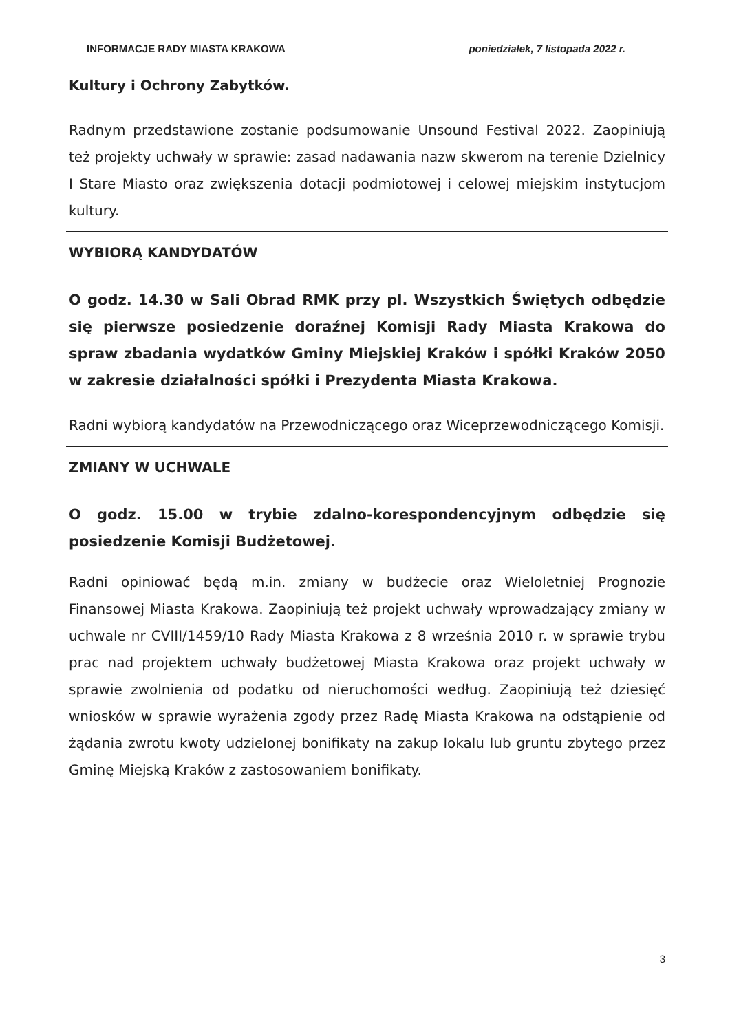INFORMACJE RADY MIASTA KRAKOWA poniedziałek, 7 listopada 2022 r.
Kultury i Ochrony Zabytków.
Radnym przedstawione zostanie podsumowanie Unsound Festival 2022. Zaopiniują też projekty uchwały w sprawie: zasad nadawania nazw skwerom na terenie Dzielnicy I Stare Miasto oraz zwiększenia dotacji podmiotowej i celowej miejskim instytucjom kultury.
WYBIORĄ KANDYDATÓW
O godz. 14.30 w Sali Obrad RMK przy pl. Wszystkich Świętych odbędzie się pierwsze posiedzenie doraźnej Komisji Rady Miasta Krakowa do spraw zbadania wydatków Gminy Miejskiej Kraków i spółki Kraków 2050 w zakresie działalności spółki i Prezydenta Miasta Krakowa.
Radni wybiorą kandydatów na Przewodniczącego oraz Wiceprzewodniczącego Komisji.
ZMIANY W UCHWALE
O godz. 15.00 w trybie zdalno-korespondencyjnym odbędzie się posiedzenie Komisji Budżetowej.
Radni opiniować będą m.in. zmiany w budżecie oraz Wieloletniej Prognozie Finansowej Miasta Krakowa. Zaopiniują też projekt uchwały wprowadzający zmiany w uchwale nr CVIII/1459/10 Rady Miasta Krakowa z 8 września 2010 r. w sprawie trybu prac nad projektem uchwały budżetowej Miasta Krakowa oraz projekt uchwały w sprawie zwolnienia od podatku od nieruchomości według. Zaopiniują też dziesięć wniosków w sprawie wyrażenia zgody przez Radę Miasta Krakowa na odstąpienie od żądania zwrotu kwoty udzielonej bonifikaty na zakup lokalu lub gruntu zbytego przez Gminę Miejską Kraków z zastosowaniem bonifikaty.
3